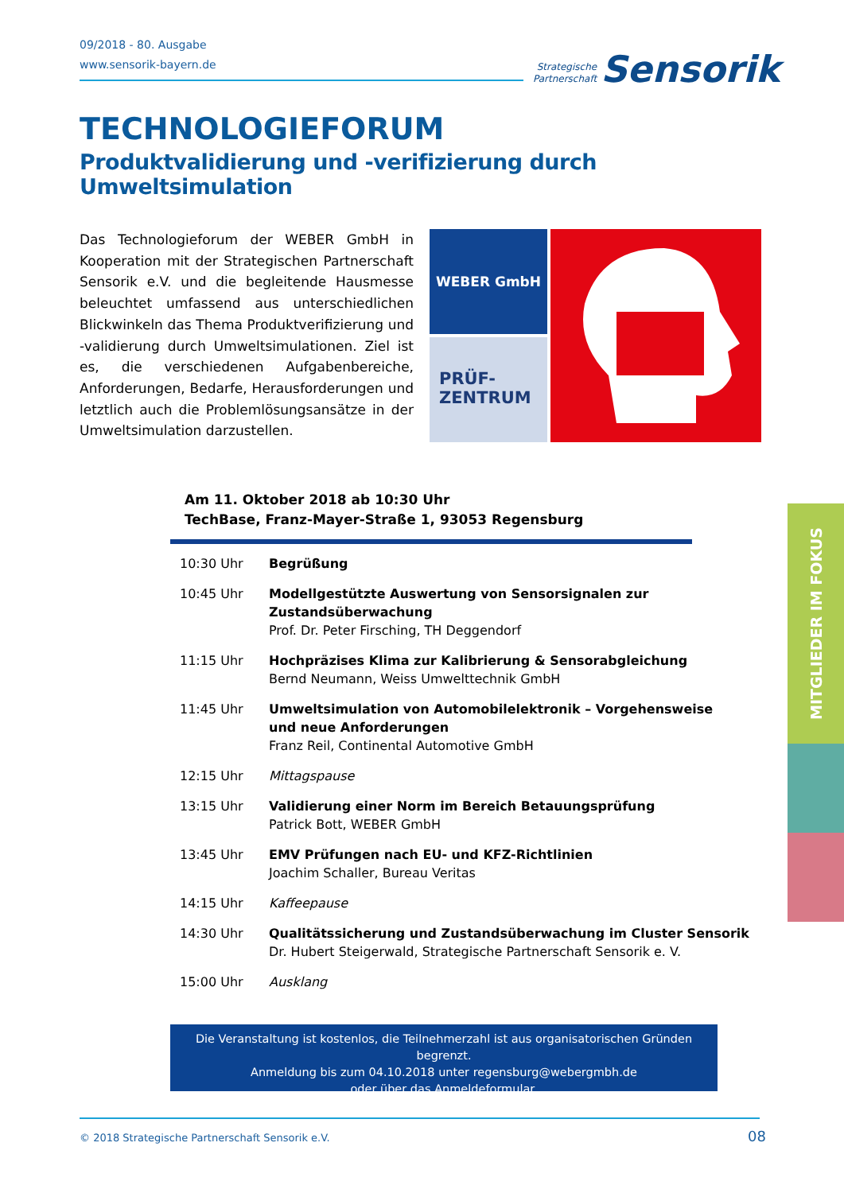09/2018 - 80. Ausgabe
www.sensorik-bayern.de
Strategische
Partnerschaft Sensorik
TECHNOLOGIEFORUM
Produktvalidierung und -verifizierung durch Umweltsimulation
Das Technologieforum der WEBER GmbH in Kooperation mit der Strategischen Partnerschaft Sensorik e.V. und die begleitende Hausmesse beleuchtet umfassend aus unterschiedlichen Blickwinkeln das Thema Produktverifizierung und -validierung durch Umweltsimulationen. Ziel ist es, die verschiedenen Aufgabenbereiche, Anforderungen, Bedarfe, Herausforderungen und letztlich auch die Problemlösungsansätze in der Umweltsimulation darzustellen.
WEBER GmbH
PRÜF-
ZENTRUM
Am 11. Oktober 2018 ab 10:30 Uhr
TechBase, Franz-Mayer-Straße 1, 93053 Regensburg
| 10:30 Uhr | Begrüßung |
| 10:45 Uhr | Modellgestützte Auswertung von Sensorsignalen zur Zustandsüberwachung Prof. Dr. Peter Firsching, TH Deggendorf |
| 11:15 Uhr | Hochpräzises Klima zur Kalibrierung & Sensorabgleichung Bernd Neumann, Weiss Umwelttechnik GmbH |
| 11:45 Uhr | Umweltsimulation von Automobilelektronik – Vorgehensweise und neue Anforderungen Franz Reil, Continental Automotive GmbH |
| 12:15 Uhr | Mittagspause |
| 13:15 Uhr | Validierung einer Norm im Bereich Betauungsprüfung Patrick Bott, WEBER GmbH |
| 13:45 Uhr | EMV Prüfungen nach EU- und KFZ-Richtlinien Joachim Schaller, Bureau Veritas |
| 14:15 Uhr | Kaffeepause |
| 14:30 Uhr | Qualitätssicherung und Zustandsüberwachung im Cluster Sensorik Dr. Hubert Steigerwald, Strategische Partnerschaft Sensorik e. V. |
| 15:00 Uhr | Ausklang |
Die Veranstaltung ist kostenlos, die Teilnehmerzahl ist aus organisatorischen Gründen begrenzt.
Anmeldung bis zum 04.10.2018 unter regensburg@webergmbh.de
oder über das Anmeldeformular.
© 2018 Strategische Partnerschaft Sensorik e.V.
08
MITGLIEDER IM FOKUS